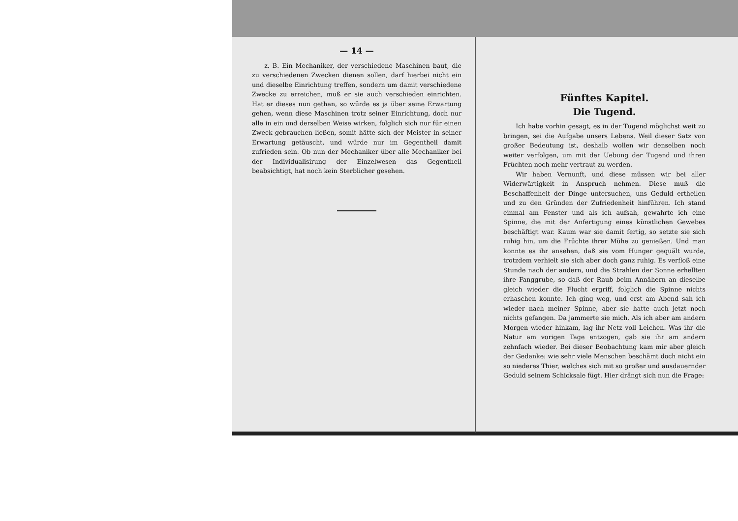— 14 —
z. B. Ein Mechaniker, der verschiedene Maschinen baut, die zu verschiedenen Zwecken dienen sollen, darf hierbei nicht ein und dieselbe Einrichtung treffen, sondern um damit verschiedene Zwecke zu erreichen, muß er sie auch verschieden einrichten. Hat er dieses nun gethan, so würde es ja über seine Erwartung gehen, wenn diese Maschinen trotz seiner Einrichtung, doch nur alle in ein und derselben Weise wirken, folglich sich nur für einen Zweck gebrauchen ließen, somit hätte sich der Meister in seiner Erwartung getäuscht, und würde nur im Gegentheil damit zufrieden sein. Ob nun der Mechaniker über alle Mechaniker bei der Individualisirung der Einzelwesen das Gegentheil beabsichtigt, hat noch kein Sterblicher gesehen.
Fünftes Kapitel.
Die Tugend.
Ich habe vorhin gesagt, es in der Tugend möglichst weit zu bringen, sei die Aufgabe unsers Lebens. Weil dieser Satz von großer Bedeutung ist, deshalb wollen wir denselben noch weiter verfolgen, um mit der Uebung der Tugend und ihren Früchten noch mehr vertraut zu werden.
Wir haben Vernunft, und diese müssen wir bei aller Widerwärtigkeit in Anspruch nehmen. Diese muß die Beschaffenheit der Dinge untersuchen, uns Geduld ertheilen und zu den Gründen der Zufriedenheit hinführen. Ich stand einmal am Fenster und als ich aufsah, gewahrte ich eine Spinne, die mit der Anfertigung eines künstlichen Gewebes beschäftigt war. Kaum war sie damit fertig, so setzte sie sich ruhig hin, um die Früchte ihrer Mühe zu genießen. Und man konnte es ihr ansehen, daß sie vom Hunger gequält wurde, trotzdem verhielt sie sich aber doch ganz ruhig. Es verfloß eine Stunde nach der andern, und die Strahlen der Sonne erhellten ihre Fanggrube, so daß der Raub beim Annähern an dieselbe gleich wieder die Flucht ergriff, folglich die Spinne nichts erhaschen konnte. Ich ging weg, und erst am Abend sah ich wieder nach meiner Spinne, aber sie hatte auch jetzt noch nichts gefangen. Da jammerte sie mich. Als ich aber am andern Morgen wieder hinkam, lag ihr Netz voll Leichen. Was ihr die Natur am vorigen Tage entzogen, gab sie ihr am andern zehnfach wieder. Bei dieser Beobachtung kam mir aber gleich der Gedanke: wie sehr viele Menschen beschämt doch nicht ein so niederes Thier, welches sich mit so großer und ausdauernder Geduld seinem Schicksale fügt. Hier drängt sich nun die Frage: